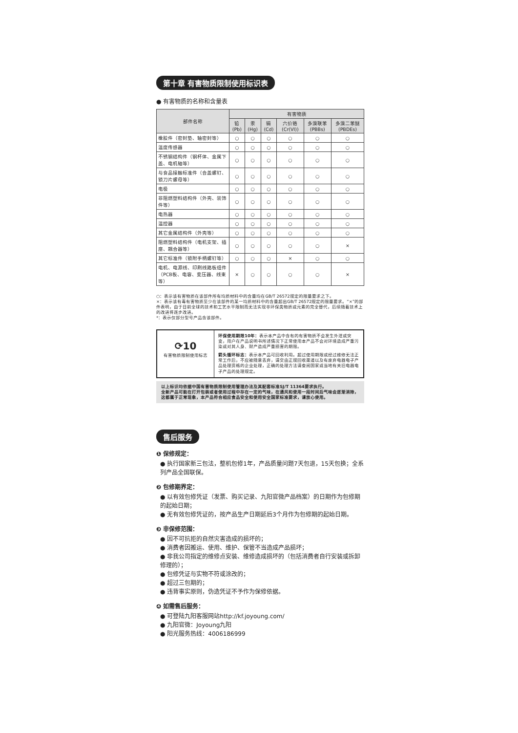第十章 有害物质限制使用标识表
● 有害物质的名称和含量表
| 部件名称 | 有害物质 | | | | | |
| --- | --- | --- | --- | --- | --- | --- |
| | 铅 (Pb) | 汞 (Hg) | 镉 (Cd) | 六价铬 (Cr(VI)) | 多溴联苯 (PBBs) | 多溴二苯醚 (PBDEs) |
| 橡胶件（密封垫、轴密封等） | ○ | ○ | ○ | ○ | ○ | ○ |
| 温度传感器 | ○ | ○ | ○ | ○ | ○ | ○ |
| 不锈钢结构件（钢杯体、金属下盖、电机轴等） | ○ | ○ | ○ | ○ | ○ | ○ |
| 与食品接触标准件（合盖螺钉、锁刀片螺母等） | ○ | ○ | ○ | ○ | ○ | ○ |
| 电极 | ○ | ○ | ○ | ○ | ○ | ○ |
| 非阻燃塑料结构件（外壳、装饰件等） | ○ | ○ | ○ | ○ | ○ | ○ |
| 电热器 | ○ | ○ | ○ | ○ | ○ | ○ |
| 温控器 | ○ | ○ | ○ | ○ | ○ | ○ |
| 其它金属结构件（外壳等） | ○ | ○ | ○ | ○ | ○ | ○ |
| 阻燃塑料结构件（电机支架、插座、耦合器等） | ○ | ○ | ○ | ○ | ○ | × |
| 其它标准件（锁附手柄螺钉等） | ○ | ○ | ○ | × | ○ | ○ |
| 电机、电源线、印刷线路板组件（PCB板、电容、变压器、线束等） | × | ○ | ○ | ○ | ○ | × |
○：表示该有害物质在该部件所有均质材料中的含量均在GB/T 26572规定的限量要求之下。
×：表示该有毒有害物质至少在该部件的某一均质材料中的含量超出GB/T 26572规定的限量要求。“×”的部件表明，由于目前全球的技术和工艺水平限制而无法实现非环保类物质或元素的完全替代，后续随着技术上的改进将逐步改进。
*：表示仅部分型号产品含该部件。
⟳10
有害物质限制使用标志
环保使用期限10年：表示本产品中含有的有害物质不会发生外泄或突变，用户在产品说明书所述情况下正常使用本产品不会对环境造成严重污染或对其人身、财产造成严重损害的期限。
箭头循环标志：表示本产品可回收利用。超过使用期限或经过维修无法正常工作后，不应被随意丢弃，请交由正规回收渠道以及有废弃电器电子产品处理资格的企业处理，正确的处理方法请查阅国家或当地有关旧电器电子产品的处理规定。
以上标识均依据中国有害物质限制使用管理办法及其配套标准SJ/T 11364要求执行。
全新产品可能在打开包装或者使用过程中存在一定的气味，在通风和使用一段时间后气味会逐渐消除，这都属于正常现象，本产品符合相应食品安全和使用安全国家标准要求，请放心使用。
售后服务
❶ 保修规定：
● 执行国家新三包法，整机包修1年，产品质量问题7天包退，15天包换；全系列产品全国联保。
❷ 包修期界定：
● 以有效包修凭证（发票、购买记录、九阳官微产品档案）的日期作为包修期的起始日期；
● 无有效包修凭证的，按产品生产日期延后3个月作为包修期的起始日期。
❸ 非保修范围：
● 因不可抗拒的自然灾害造成的损坏的；
● 消费者因搬运、使用、维护、保管不当造成产品损坏；
● 非我公司指定的维修点安装、维修造成损坏的（包括消费者自行安装或拆卸修理的）；
● 包修凭证与实物不符或涂改的；
● 超过三包期的；
● 违背事实原则，伪造凭证不予作为保修依据。
❹ 如需售后服务：
● 可登陆九阳客服网站http://kf.joyoung.com/
● 九阳官微：Joyoung九阳
● 阳光服务热线：4006186999